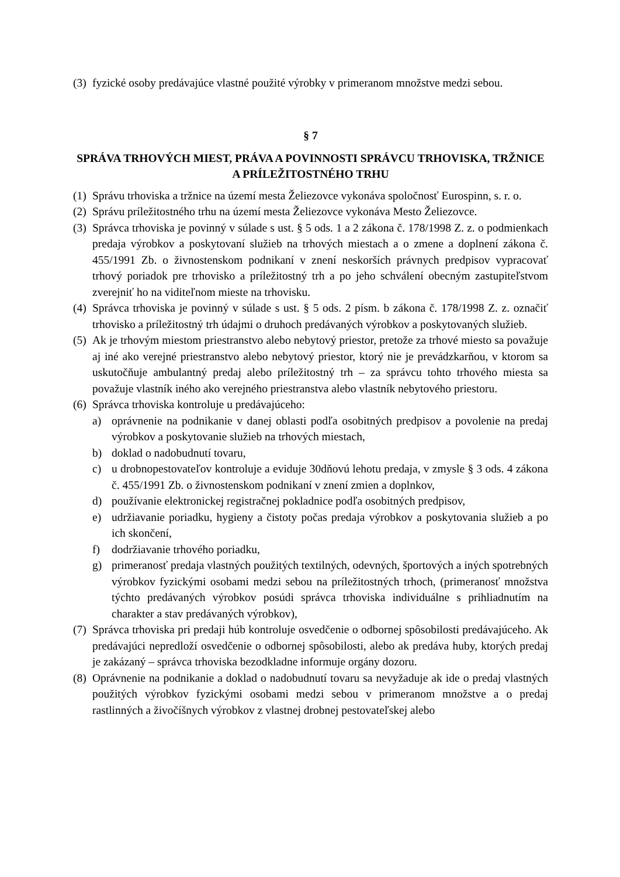(3) fyzické osoby predávajúce vlastné použité výrobky v primeranom množstve medzi sebou.
§ 7
SPRÁVA TRHOVÝCH MIEST, PRÁVA A POVINNOSTI SPRÁVCU TRHOVISKA, TRŽNICE A PRÍLEŽITOSTNÉHO TRHU
(1) Správu trhoviska a tržnice na území mesta Želiezovce vykonáva spoločnosť Eurospinn, s. r. o.
(2) Správu príležitostného trhu na území mesta Želiezovce vykonáva Mesto Želiezovce.
(3) Správca trhoviska je povinný v súlade s ust. § 5 ods. 1 a 2 zákona č. 178/1998 Z. z. o podmienkach predaja výrobkov a poskytovaní služieb na trhových miestach a o zmene a doplnení zákona č. 455/1991 Zb. o živnostenskom podnikaní v znení neskorších právnych predpisov vypracovať trhový poriadok pre trhovisko a príležitostný trh a po jeho schválení obecným zastupiteľstvom zverejniť ho na viditeľnom mieste na trhovisku.
(4) Správca trhoviska je povinný v súlade s ust. § 5 ods. 2 písm. b zákona č. 178/1998 Z. z. označiť trhovisko a príležitostný trh údajmi o druhoch predávaných výrobkov a poskytovaných služieb.
(5) Ak je trhovým miestom priestranstvo alebo nebytový priestor, pretože za trhové miesto sa považuje aj iné ako verejné priestranstvo alebo nebytový priestor, ktorý nie je prevádzkarňou, v ktorom sa uskutočňuje ambulantný predaj alebo príležitostný trh – za správcu tohto trhového miesta sa považuje vlastník iného ako verejného priestranstva alebo vlastník nebytového priestoru.
(6) Správca trhoviska kontroluje u predávajúceho:
a) oprávnenie na podnikanie v danej oblasti podľa osobitných predpisov a povolenie na predaj výrobkov a poskytovanie služieb na trhových miestach,
b) doklad o nadobudnutí tovaru,
c) u drobnopestovateľov kontroluje a eviduje 30dňovú lehotu predaja, v zmysle § 3 ods. 4 zákona č. 455/1991 Zb. o živnostenskom podnikaní v znení zmien a doplnkov,
d) používanie elektronickej registračnej pokladnice podľa osobitných predpisov,
e) udržiavanie poriadku, hygieny a čistoty počas predaja výrobkov a poskytovania služieb a po ich skončení,
f) dodržiavanie trhového poriadku,
g) primeranosť predaja vlastných použitých textilných, odevných, športových a iných spotrebných výrobkov fyzickými osobami medzi sebou na príležitostných trhoch, (primeranosť množstva týchto predávaných výrobkov posúdi správca trhoviska individuálne s prihliadnutím na charakter a stav predávaných výrobkov),
(7) Správca trhoviska pri predaji húb kontroluje osvedčenie o odbornej spôsobilosti predávajúceho. Ak predávajúci nepredloží osvedčenie o odbornej spôsobilosti, alebo ak predáva huby, ktorých predaj je zakázaný – správca trhoviska bezodkladne informuje orgány dozoru.
(8) Oprávnenie na podnikanie a doklad o nadobudnutí tovaru sa nevyžaduje ak ide o predaj vlastných použitých výrobkov fyzickými osobami medzi sebou v primeranom množstve a o predaj rastlinných a živočíšnych výrobkov z vlastnej drobnej pestovateľskej alebo